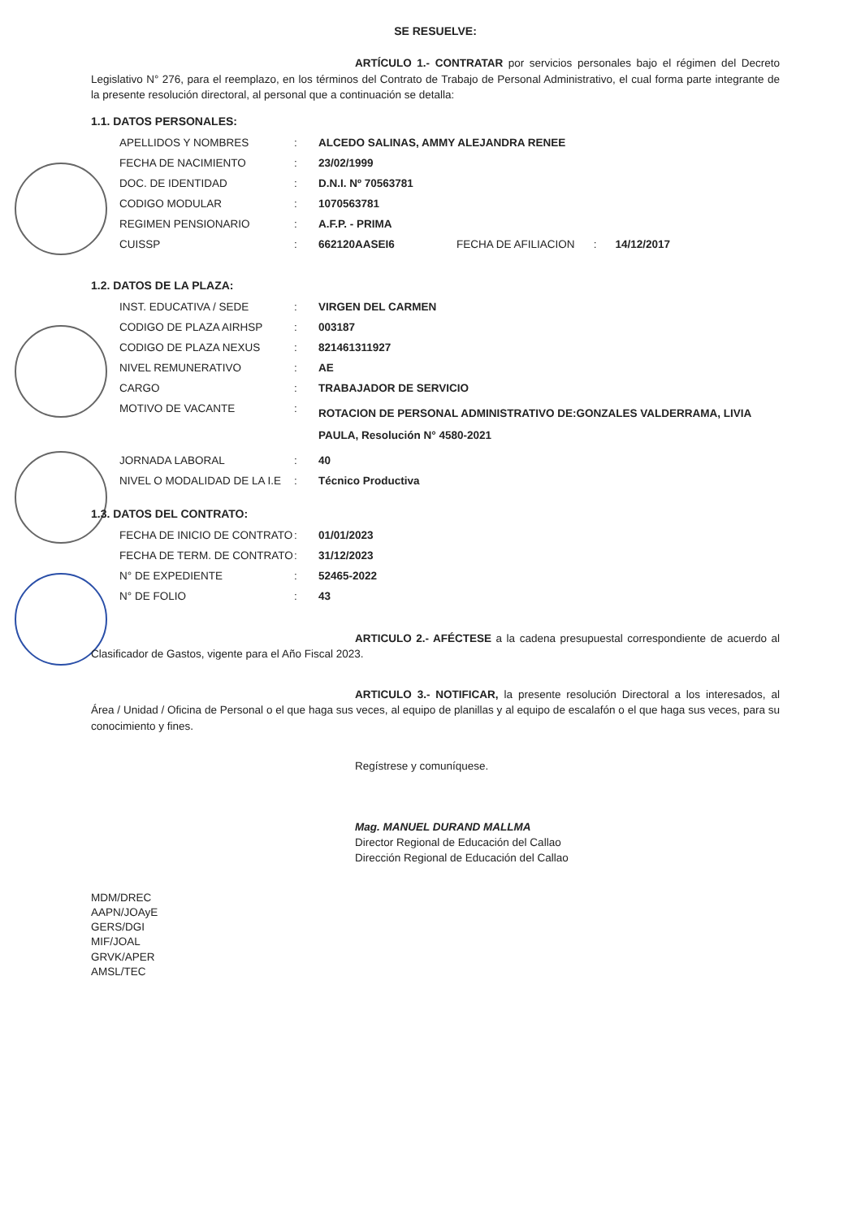SE RESUELVE:
ARTÍCULO 1.- CONTRATAR por servicios personales bajo el régimen del Decreto Legislativo N° 276, para el reemplazo, en los términos del Contrato de Trabajo de Personal Administrativo, el cual forma parte integrante de la presente resolución directoral, al personal que a continuación se detalla:
1.1. DATOS PERSONALES:
| APELLIDOS Y NOMBRES | : | ALCEDO SALINAS, AMMY ALEJANDRA RENEE | | | |
| FECHA DE NACIMIENTO | : | 23/02/1999 | | | |
| DOC. DE IDENTIDAD | : | D.N.I. Nº 70563781 | | | |
| CODIGO MODULAR | : | 1070563781 | | | |
| REGIMEN PENSIONARIO | : | A.F.P. - PRIMA | | | |
| CUISSP | : | 662120AASEI6 | FECHA DE AFILIACION | : | 14/12/2017 |
1.2. DATOS DE LA PLAZA:
| INST. EDUCATIVA / SEDE | : | VIRGEN DEL CARMEN |
| CODIGO DE PLAZA AIRHSP | : | 003187 |
| CODIGO DE PLAZA NEXUS | : | 821461311927 |
| NIVEL REMUNERATIVO | : | AE |
| CARGO | : | TRABAJADOR DE SERVICIO |
| MOTIVO DE VACANTE | : | ROTACION DE PERSONAL ADMINISTRATIVO DE:GONZALES VALDERRAMA, LIVIA PAULA, Resolución N° 4580-2021 |
| JORNADA LABORAL | : | 40 |
| NIVEL O MODALIDAD DE LA I.E | : | Técnico Productiva |
1.3. DATOS DEL CONTRATO:
| FECHA DE INICIO DE CONTRATO | : | 01/01/2023 |
| FECHA DE TERM. DE CONTRATO | : | 31/12/2023 |
| N° DE EXPEDIENTE | : | 52465-2022 |
| N° DE FOLIO | : | 43 |
ARTICULO 2.- AFÉCTESE a la cadena presupuestal correspondiente de acuerdo al Clasificador de Gastos, vigente para el Año Fiscal 2023.
ARTICULO 3.- NOTIFICAR, la presente resolución Directoral a los interesados, al Área / Unidad / Oficina de Personal o el que haga sus veces, al equipo de planillas y al equipo de escalafón o el que haga sus veces, para su conocimiento y fines.
Regístrese y comuníquese.
Mag. MANUEL DURAND MALLMA
Director Regional de Educación del Callao
Dirección Regional de Educación del Callao
MDM/DREC
AAPN/JOAyE
GERS/DGI
MIF/JOAL
GRVK/APER
AMSL/TEC